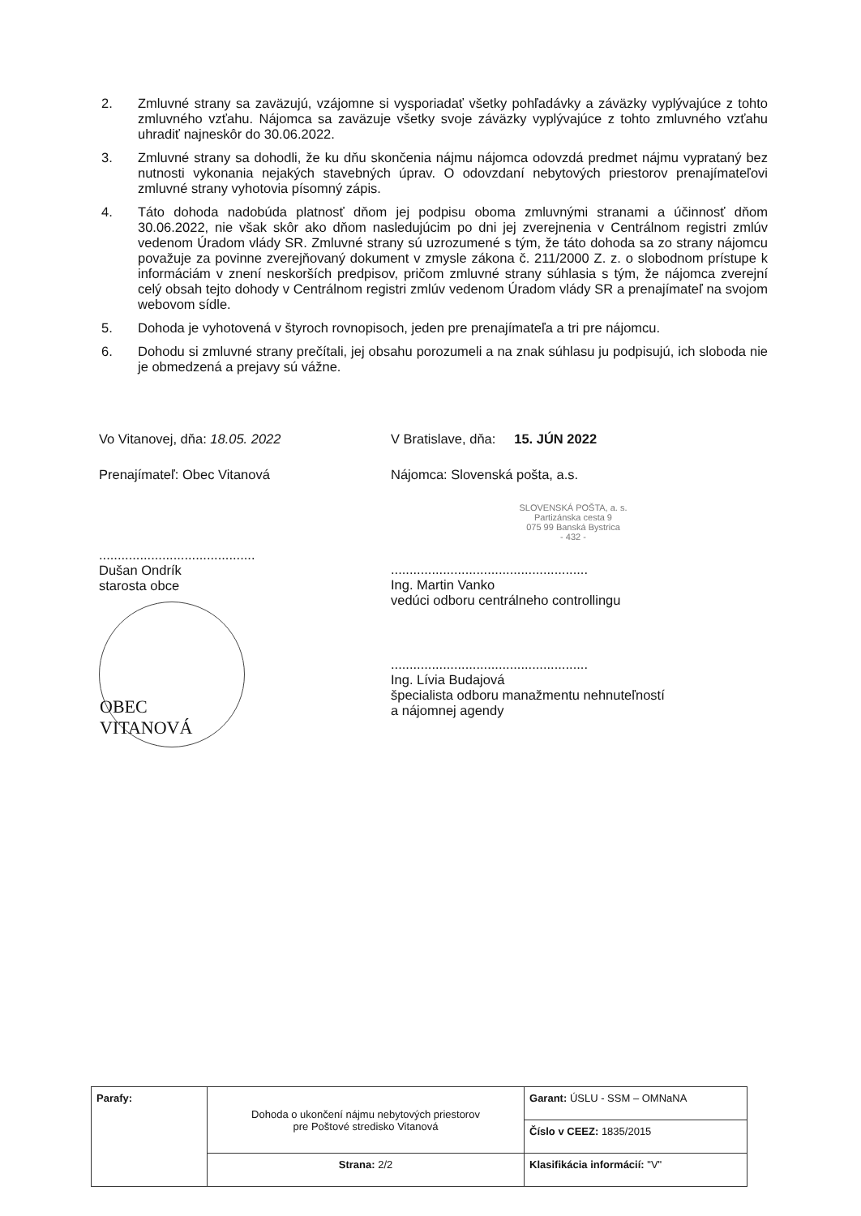2. Zmluvné strany sa zaväzujú, vzájomne si vysporiadať všetky pohľadávky a záväzky vyplývajúce z tohto zmluvného vzťahu. Nájomca sa zaväzuje všetky svoje záväzky vyplývajúce z tohto zmluvného vzťahu uhradiť najneskôr do 30.06.2022.
3. Zmluvné strany sa dohodli, že ku dňu skončenia nájmu nájomca odovzdá predmet nájmu vyprataný bez nutnosti vykonania nejakých stavebných úprav. O odovzdaní nebytových priestorov prenajímateľovi zmluvné strany vyhotovia písomný zápis.
4. Táto dohoda nadobúda platnosť dňom jej podpisu oboma zmluvnými stranami a účinnosť dňom 30.06.2022, nie však skôr ako dňom nasledujúcim po dni jej zverejnenia v Centrálnom registri zmlúv vedenom Úradom vlády SR. Zmluvné strany sú uzrozumené s tým, že táto dohoda sa zo strany nájomcu považuje za povinne zverejňovaný dokument v zmysle zákona č. 211/2000 Z. z. o slobodnom prístupe k informáciám v znení neskorších predpisov, pričom zmluvné strany súhlasia s tým, že nájomca zverejní celý obsah tejto dohody v Centrálnom registri zmlúv vedenom Úradom vlády SR a prenajímateľ na svojom webovom sídle.
5. Dohoda je vyhotovená v štyroch rovnopisoch, jeden pre prenajímateľa a tri pre nájomcu.
6. Dohodu si zmluvné strany prečítali, jej obsahu porozumeli a na znak súhlasu ju podpisujú, ich sloboda nie je obmedzená a prejavy sú vážne.
Vo Vitanovej, dňa: 18.05. 2022
Prenajímateľ: Obec Vitanová
..........................................
Dušan Ondrík
starosta obce
OBEC VITANOVÁ
V Bratislave, dňa: 15. JÚN 2022
Nájomca: Slovenská pošta, a.s.
SLOVENSKÁ POŠTA, a. s.
Partizánska cesta 9
075 99 Banská Bystrica
- 432 -
.....................................................
Ing. Martin Vanko
vedúci odboru centrálneho controllingu
.....................................................
Ing. Lívia Budajová
špecialista odboru manažmentu nehnuteľností
a nájomnej agendy
| Parafy: | Dohoda o ukončení nájmu nebytových priestorov pre Poštové stredisko Vitanová | Garant: ÚSLU - SSM – OMNaNA |
| | | Číslo v CEEZ: 1835/2015 |
| | Strana: 2/2 | Klasifikácia informácií: "V" |